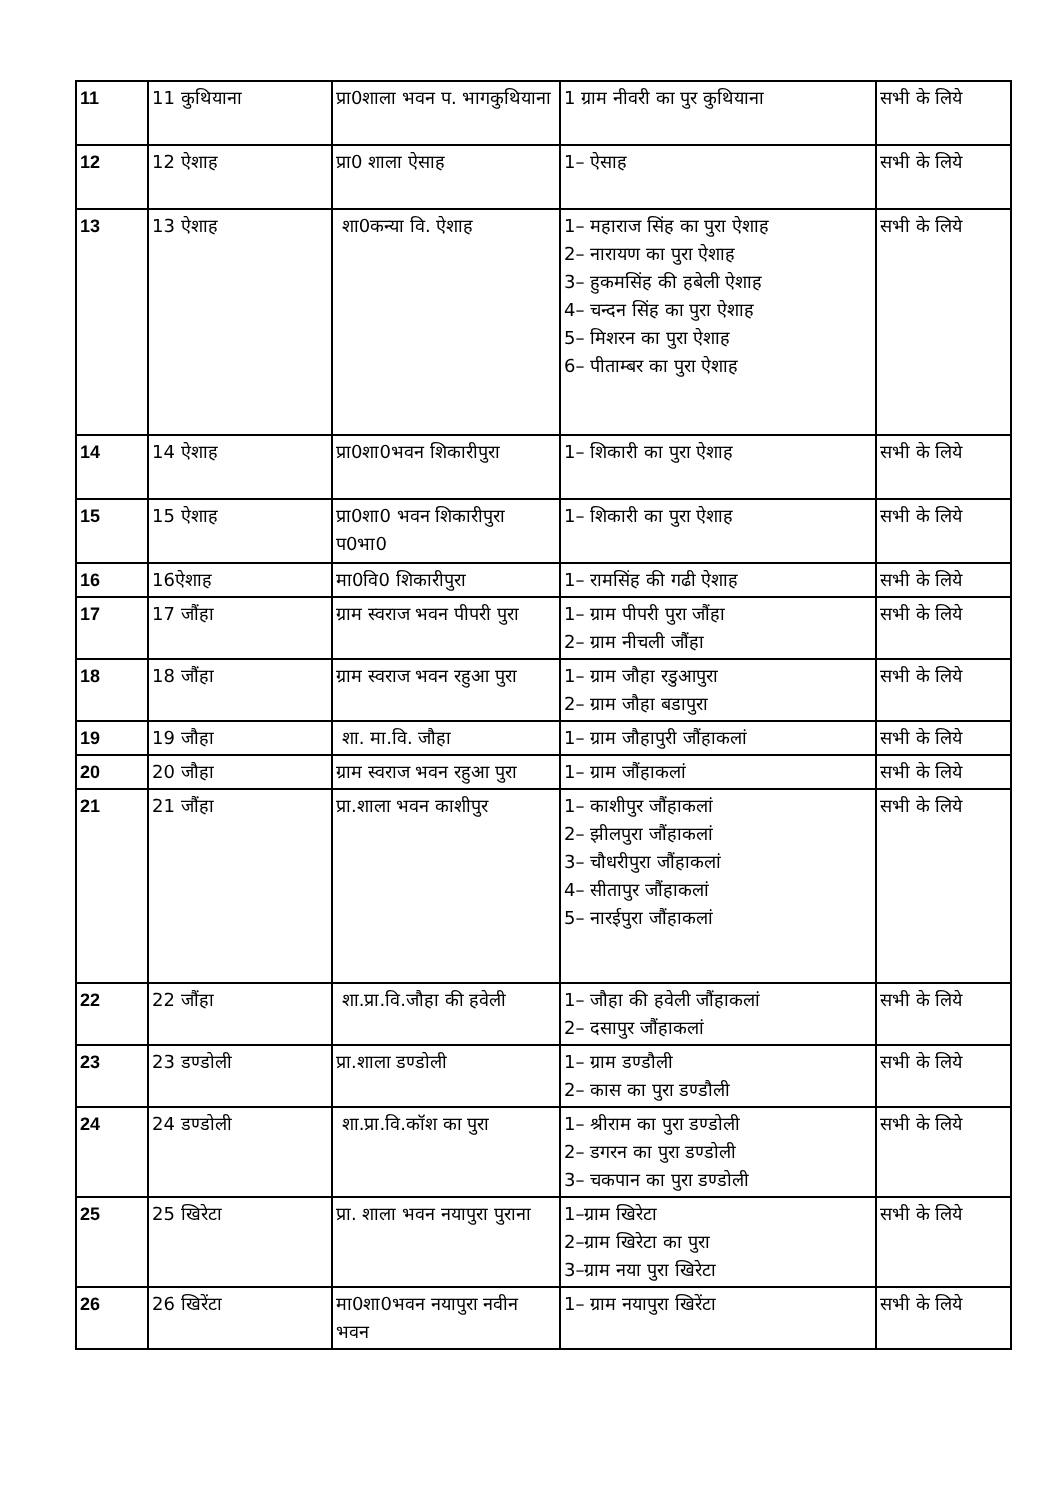| 11 | 11 कुथियाना | प्रा0शाला भवन प. भागकुथियाना | 1 ग्राम नीवरी का पुर कुथियाना | सभी के लिये |
| 12 | 12 ऐशाह | प्रा0 शाला ऐसाह | 1– ऐसाह | सभी के लिये |
| 13 | 13 ऐशाह | शा0कन्या वि. ऐशाह | 1– महाराज सिंह का पुरा ऐशाह 2– नारायण का पुरा ऐशाह 3– हुकमसिंह की हबेली ऐशाह 4– चन्दन सिंह का पुरा ऐशाह 5– मिशरन का पुरा ऐशाह 6– पीताम्बर का पुरा ऐशाह | सभी के लिये |
| 14 | 14 ऐशाह | प्रा0शा0भवन शिकारीपुरा | 1– शिकारी का पुरा ऐशाह | सभी के लिये |
| 15 | 15 ऐशाह | प्रा0शा0 भवन शिकारीपुरा प0भा0 | 1– शिकारी का पुरा ऐशाह | सभी के लिये |
| 16 | 16ऐशाह | मा0वि0 शिकारीपुरा | 1– रामसिंह की गढी ऐशाह | सभी के लिये |
| 17 | 17 जौंहा | ग्राम स्वराज भवन पीपरी पुरा | 1– ग्राम पीपरी पुरा जौंहा 2– ग्राम नीचली जौंहा | सभी के लिये |
| 18 | 18 जौंहा | ग्राम स्वराज भवन रहुआ पुरा | 1– ग्राम जौहा रडुआपुरा 2– ग्राम जौहा बडापुरा | सभी के लिये |
| 19 | 19 जौहा | शा. मा.वि. जौहा | 1– ग्राम जौहापुरी जौंहाकलां | सभी के लिये |
| 20 | 20 जौहा | ग्राम स्वराज भवन रहुआ पुरा | 1– ग्राम जौंहाकलां | सभी के लिये |
| 21 | 21 जौंहा | प्रा.शाला भवन काशीपुर | 1– काशीपुर जौंहाकलां 2– झीलपुरा जौंहाकलां 3– चौधरीपुरा जौंहाकलां 4– सीतापुर जौंहाकलां 5– नारईपुरा जौंहाकलां | सभी के लिये |
| 22 | 22 जौंहा | शा.प्रा.वि.जौहा की हवेली | 1– जौहा की हवेली जौंहाकलां 2– दसापुर जौंहाकलां | सभी के लिये |
| 23 | 23 डण्डोली | प्रा.शाला डण्डोली | 1– ग्राम डण्डौली 2– कास का पुरा डण्डौली | सभी के लिये |
| 24 | 24 डण्डोली | शा.प्रा.वि.कॉश का पुरा | 1– श्रीराम का पुरा डण्डोली 2– डगरन का पुरा डण्डोली 3– चकपान का पुरा डण्डोली | सभी के लिये |
| 25 | 25 खिरेटा | प्रा. शाला भवन नयापुरा पुराना | 1–ग्राम खिरेटा 2–ग्राम खिरेटा का पुरा 3–ग्राम नया पुरा खिरेटा | सभी के लिये |
| 26 | 26 खिरेंटा | मा0शा0भवन नयापुरा नवीन भवन | 1– ग्राम नयापुरा खिरेंटा | सभी के लिये |